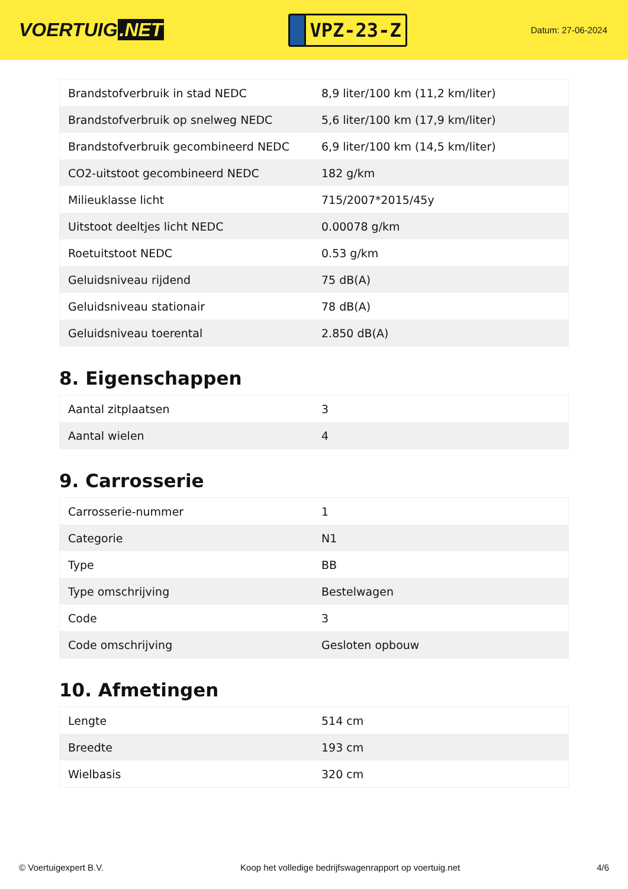VOERTUIG.NET
VPZ-23-Z
Datum: 27-06-2024
| Brandstofverbruik in stad NEDC | 8,9 liter/100 km (11,2 km/liter) |
| Brandstofverbruik op snelweg NEDC | 5,6 liter/100 km (17,9 km/liter) |
| Brandstofverbruik gecombineerd NEDC | 6,9 liter/100 km (14,5 km/liter) |
| CO2-uitstoot gecombineerd NEDC | 182 g/km |
| Milieuklasse licht | 715/2007*2015/45y |
| Uitstoot deeltjes licht NEDC | 0.00078 g/km |
| Roetuitstoot NEDC | 0.53 g/km |
| Geluidsniveau rijdend | 75 dB(A) |
| Geluidsniveau stationair | 78 dB(A) |
| Geluidsniveau toerental | 2.850 dB(A) |
8. Eigenschappen
| Aantal zitplaatsen | 3 |
| Aantal wielen | 4 |
9. Carrosserie
| Carrosserie-nummer | 1 |
| Categorie | N1 |
| Type | BB |
| Type omschrijving | Bestelwagen |
| Code | 3 |
| Code omschrijving | Gesloten opbouw |
10. Afmetingen
| Lengte | 514 cm |
| Breedte | 193 cm |
| Wielbasis | 320 cm |
© Voertuigexpert B.V. Koop het volledige bedrijfswagenrapport op voertuig.net 4/6